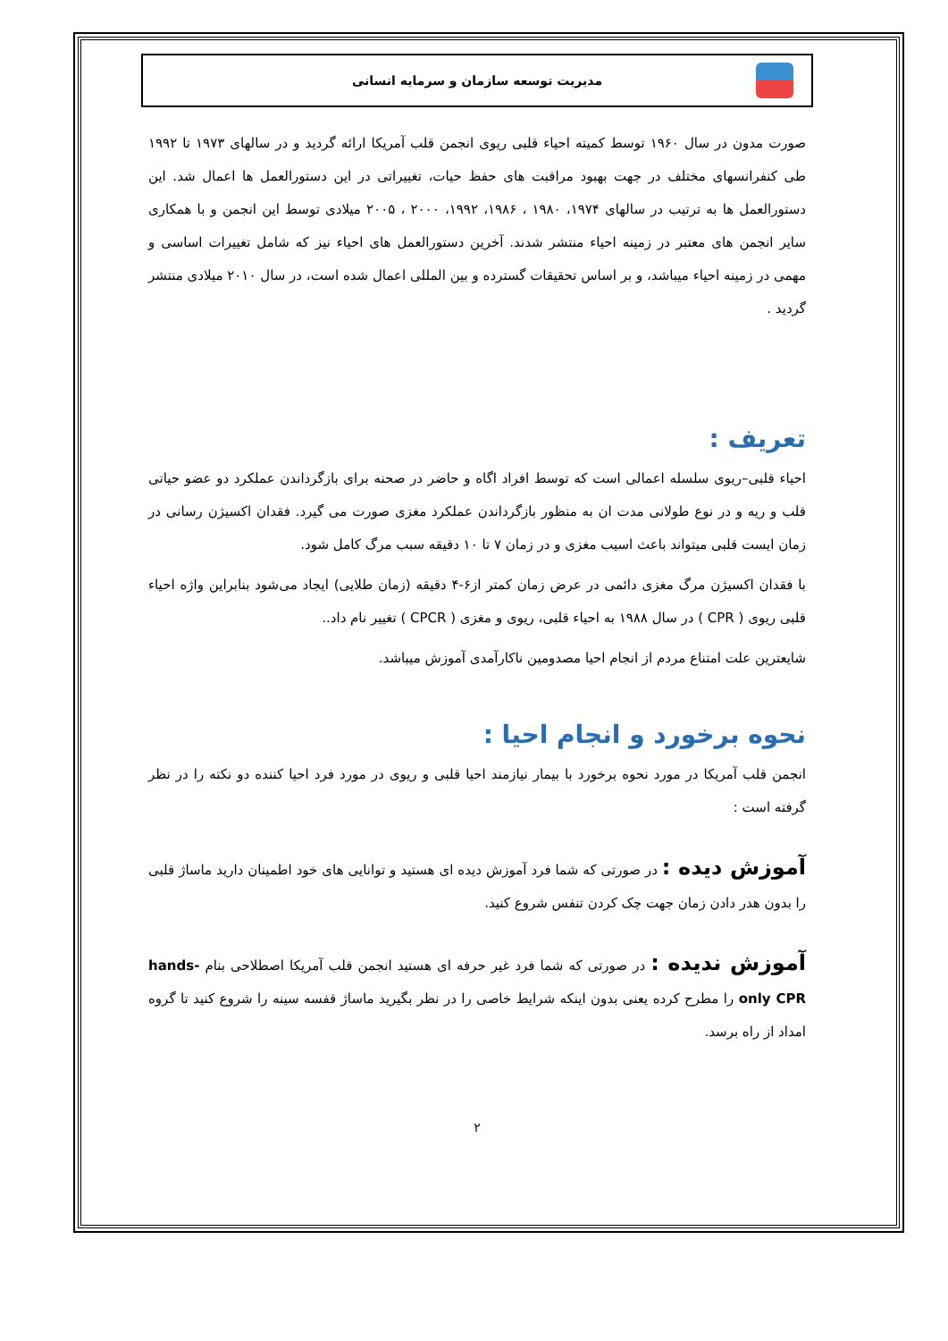مدیریت توسعه سازمان و سرمایه انسانی
صورت مدون در سال ۱۹۶۰ توسط کمیته احیاء قلبی ریوی انجمن قلب آمریکا ارائه گردید و در سالهای ۱۹۷۳ تا ۱۹۹۲ طی کنفرانسهای مختلف در جهت بهبود مراقبت های حفظ حیات، تغییراتی در این دستورالعمل ها اعمال شد. این دستورالعمل ها به ترتیب در سالهای ۱۹۷۴، ۱۹۸۰ ، ۱۹۸۶، ۱۹۹۲، ۲۰۰۰ ، ۲۰۰۵ میلادی توسط این انجمن و با همکاری سایر انجمن های معتبر در زمینه احیاء منتشر شدند. آخرین دستورالعمل های احیاء نیز که شامل تغییرات اساسی و مهمی در زمینه احیاء میباشد، و بر اساس تحقیقات گسترده و بین المللی اعمال شده است، در سال ۲۰۱۰ میلادی منتشر گردید .
تعریف :
احیاء قلبی–ریوی سلسله اعمالی است که توسط افراد اگاه و حاضر در صحنه برای بازگرداندن عملکرد دو عضو حیاتی قلب و ریه و در نوع طولانی مدت ان به منظور بازگرداندن عملکرد مغزی صورت می گیرد. فقدان اکسیژن رسانی در زمان ایست قلبی میتواند باعث اسیب مغزی و در زمان ۷ تا ۱۰ دقیقه سبب مرگ کامل شود.
با فقدان اکسیژن مرگ مغزی دائمی در عرض زمان کمتر از۶-۴ دقیقه (زمان طلایی) ایجاد می‌شود بنابراین واژه احیاء قلبی ریوی ( CPR ) در سال ۱۹۸۸ به احیاء قلبی، ریوی و مغزی ( CPCR ) تغییر نام داد..
شایعترین علت امتناع مردم از انجام احیا مصدومین ناکارآمدی آموزش میباشد.
نحوه برخورد و انجام احیا :
انجمن قلب آمریکا در مورد نحوه برخورد با بیمار نیازمند احیا قلبی و ریوی در مورد فرد احیا کننده دو نکته را در نظر گرفته است :
آموزش دیده : در صورتی که شما فرد آموزش دیده ای هستید و توانایی های خود اطمینان دارید ماساژ قلبی را بدون هدر دادن زمان جهت چک کردن تنفس شروع کنید.
آموزش ندیده : در صورتی که شما فرد غیر حرفه ای هستید انجمن قلب آمریکا اصطلاحی بنام hands-only CPR را مطرح کرده یعنی بدون اینکه شرایط خاصی را در نظر بگیرید ماساژ قفسه سینه را شروع کنید تا گروه امداد از راه برسد.
۲